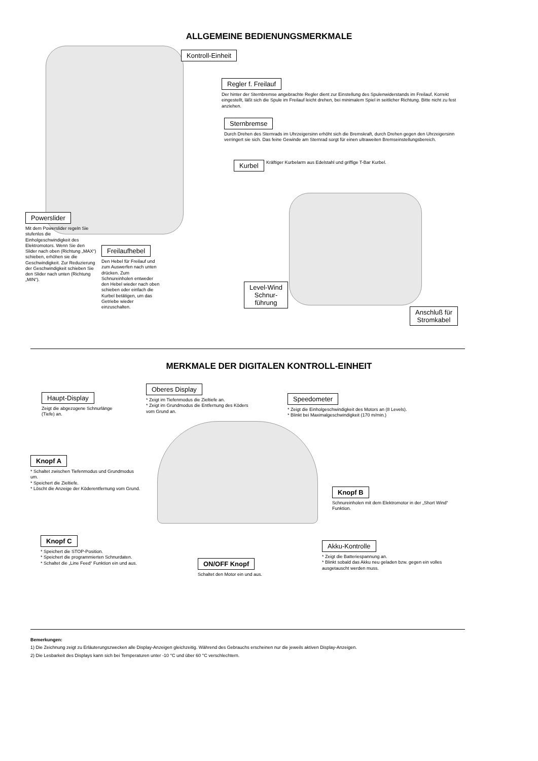ALLGEMEINE BEDIENUNGSMERKMALE
Kontroll-Einheit
Regler f. Freilauf
Der hinter der Sternbremse angebrachte Regler dient zur Einstellung des Spulenwiderstands im Freilauf. Korrekt eingestellt, läßt sich die Spule im Freilauf leicht drehen, bei minimalem Spiel in seitlicher Richtung. Bitte nicht zu fest anziehen.
Sternbremse
Durch Drehen des Sternrads im Uhrzeigersinn erhöht sich die Bremskraft, durch Drehen gegen den Uhrzeigersinn verringert sie sich. Das feine Gewinde am Sternrad sorgt für einen ultraweiten Bremseinstellungsbereich.
Kurbel Kräftiger Kurbelarm aus Edelstahl und griffige T-Bar Kurbel.
Powerslider
Mit dem Powerslider regeln Sie stufenlos die Einholgeschwindigkeit des Elektromotors. Wenn Sie den Slider nach oben (Richtung „MAX“) schieben, erhöhen sie die Geschwindigkeit. Zur Reduzierung der Geschwindigkeit schieben Sie den Slider nach unten (Richtung „MIN“).
Freilaufhebel
Den Hebel für Freilauf und zum Auswerfen nach unten drücken. Zum Schnureinholen entweder den Hebel wieder nach oben schieben oder einfach die Kurbel betätigen, um das Getriebe wieder einzuschalten.
Level-Wind
Schnur-
führung
Anschluß für
Stromkabel
MERKMALE DER DIGITALEN KONTROLL-EINHEIT
Haupt-Display
Zeigt die abgezogene Schnurlänge (Tiefe) an.
Oberes Display
* Zeigt im Tiefenmodus die Zieltiefe an.
* Zeigt im Grundmodus die Entfernung des Köders vom Grund an.
Speedometer
* Zeigt die Einholgeschwindigkeit des Motors an (8 Levels).
* Blinkt bei Maximalgeschwindigkeit (170 m/min.)
Knopf A
* Schaltet zwischen Tiefenmodus und Grundmodus um.
* Speichert die Zieltiefe.
* Löscht die Anzeige der Köderentfernung vom Grund.
Knopf B
Schnureinholen mit dem Elektromotor in der „Short Wind“ Funktion.
Knopf C
* Speichert die STOP-Position.
* Speichert die programmierten Schnurdaten.
* Schaltet die „Line Feed“ Funktion ein und aus.
ON/OFF Knopf
Schaltet den Motor ein und aus.
Akku-Kontrolle
* Zeigt die Batteriespannung an.
* Blinkt sobald das Akku neu geladen bzw. gegen ein volles ausgetauscht werden muss.
Bemerkungen:
1) Die Zeichnung zeigt zu Erläuterungszwecken alle Display-Anzeigen gleichzeitig. Während des Gebrauchs erscheinen nur die jeweils aktiven Display-Anzeigen.
2) Die Lesbarkeit des Displays kann sich bei Temperaturen unter -10 °C und über 60 °C verschlechtern.